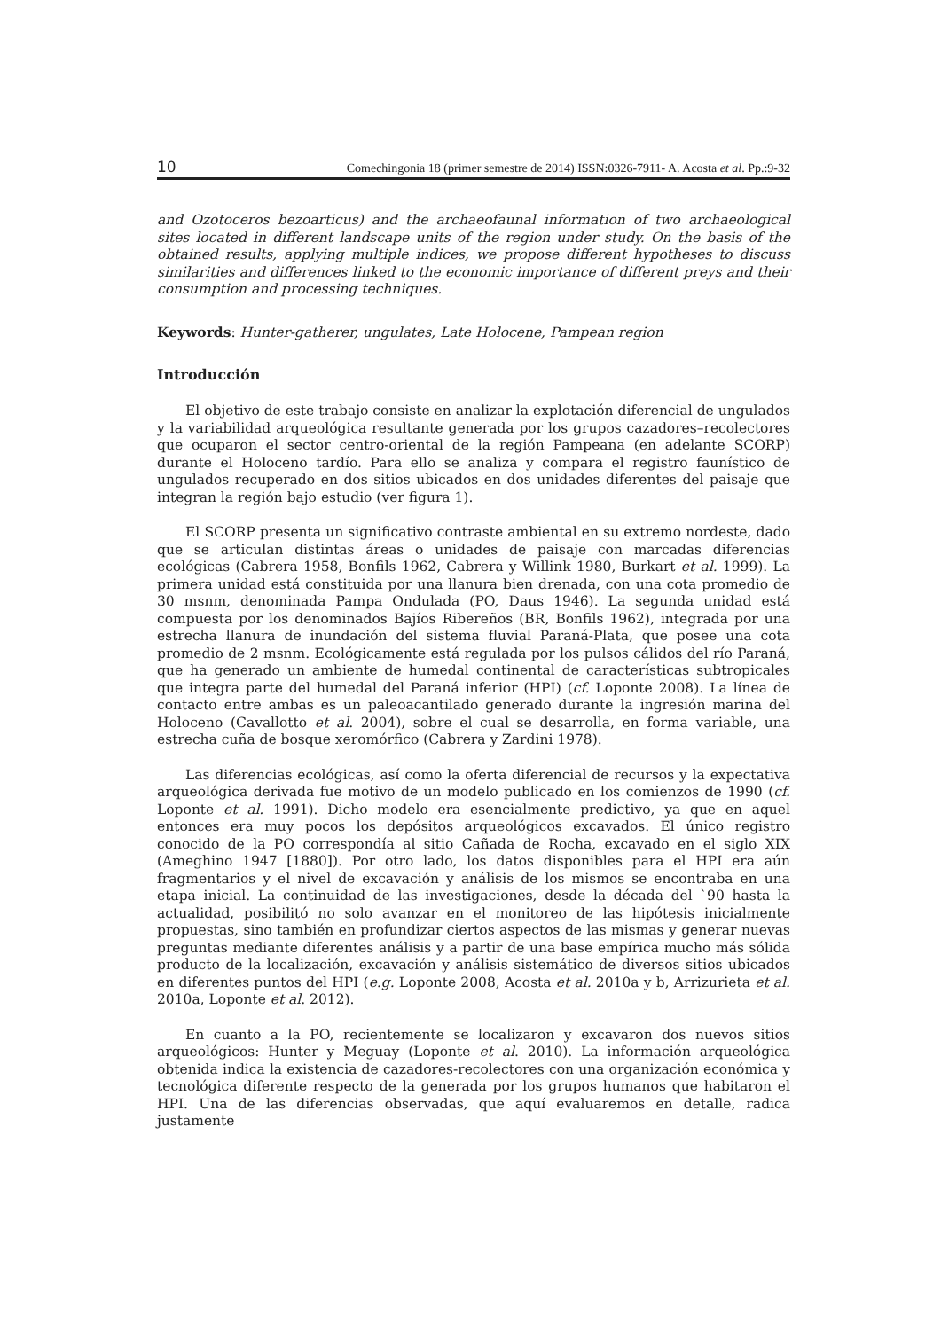10 Comechingonia 18 (primer semestre de 2014) ISSN:0326-7911- A. Acosta et al. Pp.:9-32
and Ozotoceros bezoarticus) and the archaeofaunal information of two archaeological sites located in different landscape units of the region under study. On the basis of the obtained results, applying multiple indices, we propose different hypotheses to discuss similarities and differences linked to the economic importance of different preys and their consumption and processing techniques.
Keywords: Hunter-gatherer, ungulates, Late Holocene, Pampean region
Introducción
El objetivo de este trabajo consiste en analizar la explotación diferencial de ungulados y la variabilidad arqueológica resultante generada por los grupos cazadores–recolectores que ocuparon el sector centro-oriental de la región Pampeana (en adelante SCORP) durante el Holoceno tardío. Para ello se analiza y compara el registro faunístico de ungulados recuperado en dos sitios ubicados en dos unidades diferentes del paisaje que integran la región bajo estudio (ver figura 1).
El SCORP presenta un significativo contraste ambiental en su extremo nordeste, dado que se articulan distintas áreas o unidades de paisaje con marcadas diferencias ecológicas (Cabrera 1958, Bonfils 1962, Cabrera y Willink 1980, Burkart et al. 1999). La primera unidad está constituida por una llanura bien drenada, con una cota promedio de 30 msnm, denominada Pampa Ondulada (PO, Daus 1946). La segunda unidad está compuesta por los denominados Bajíos Ribereños (BR, Bonfils 1962), integrada por una estrecha llanura de inundación del sistema fluvial Paraná-Plata, que posee una cota promedio de 2 msnm. Ecológicamente está regulada por los pulsos cálidos del río Paraná, que ha generado un ambiente de humedal continental de características subtropicales que integra parte del humedal del Paraná inferior (HPI) (cf. Loponte 2008). La línea de contacto entre ambas es un paleoacantilado generado durante la ingresión marina del Holoceno (Cavallotto et al. 2004), sobre el cual se desarrolla, en forma variable, una estrecha cuña de bosque xeromórfico (Cabrera y Zardini 1978).
Las diferencias ecológicas, así como la oferta diferencial de recursos y la expectativa arqueológica derivada fue motivo de un modelo publicado en los comienzos de 1990 (cf. Loponte et al. 1991). Dicho modelo era esencialmente predictivo, ya que en aquel entonces era muy pocos los depósitos arqueológicos excavados. El único registro conocido de la PO correspondía al sitio Cañada de Rocha, excavado en el siglo XIX (Ameghino 1947 [1880]). Por otro lado, los datos disponibles para el HPI era aún fragmentarios y el nivel de excavación y análisis de los mismos se encontraba en una etapa inicial. La continuidad de las investigaciones, desde la década del `90 hasta la actualidad, posibilitó no solo avanzar en el monitoreo de las hipótesis inicialmente propuestas, sino también en profundizar ciertos aspectos de las mismas y generar nuevas preguntas mediante diferentes análisis y a partir de una base empírica mucho más sólida producto de la localización, excavación y análisis sistemático de diversos sitios ubicados en diferentes puntos del HPI (e.g. Loponte 2008, Acosta et al. 2010a y b, Arrizurieta et al. 2010a, Loponte et al. 2012).
En cuanto a la PO, recientemente se localizaron y excavaron dos nuevos sitios arqueológicos: Hunter y Meguay (Loponte et al. 2010). La información arqueológica obtenida indica la existencia de cazadores-recolectores con una organización económica y tecnológica diferente respecto de la generada por los grupos humanos que habitaron el HPI. Una de las diferencias observadas, que aquí evaluaremos en detalle, radica justamente